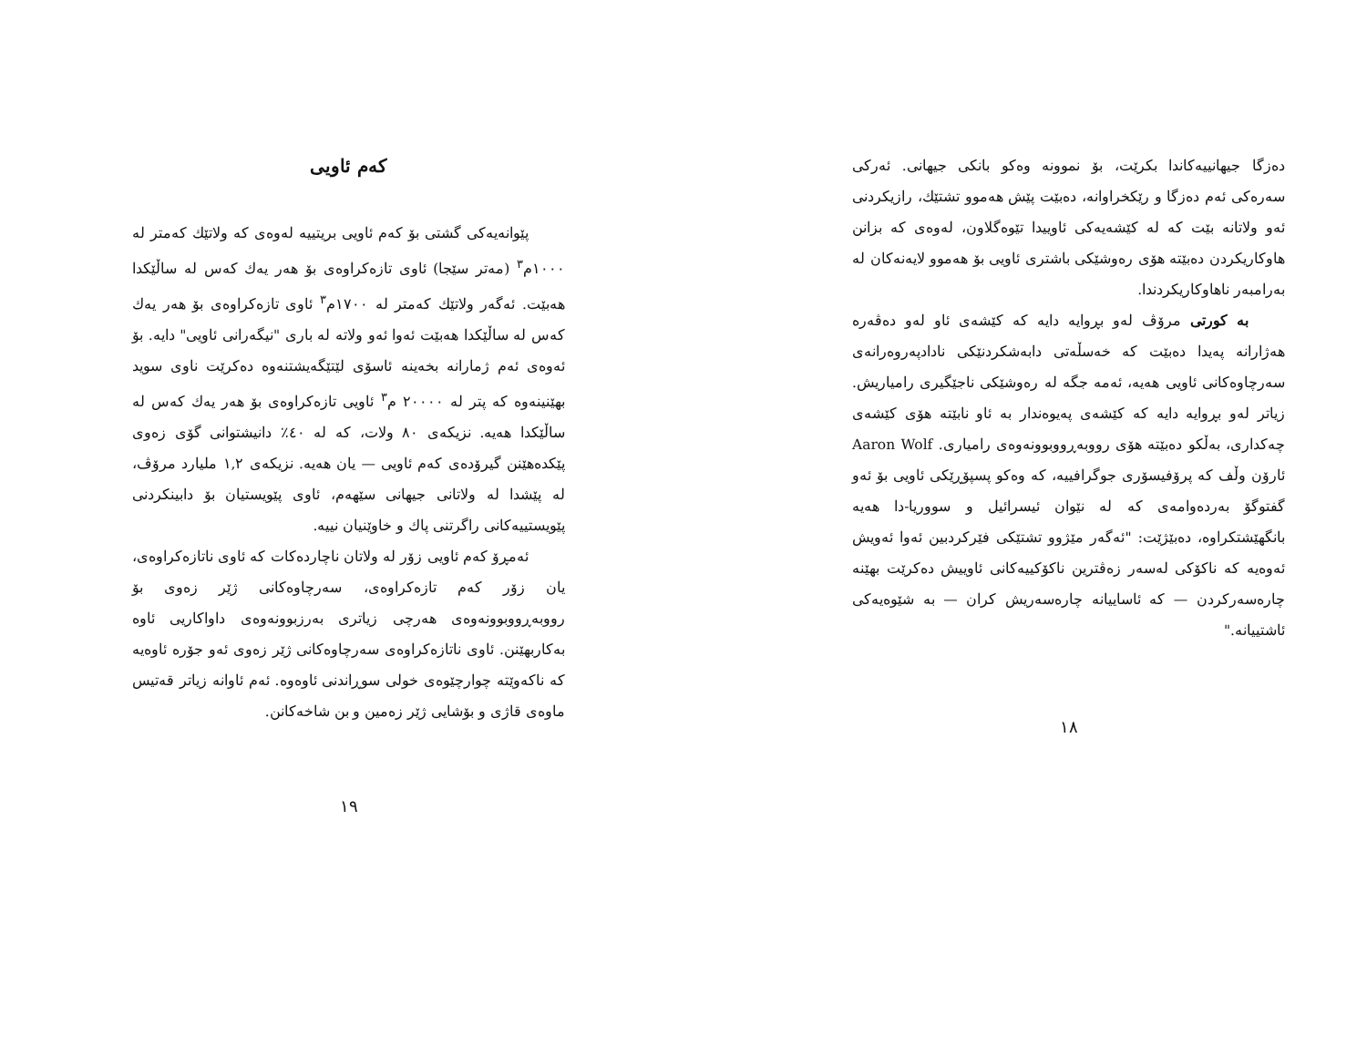دەزگا جیهانییەکاندا بکرێت، بۆ نموونە وەکو بانکی جیهانی. ئەرکی سەرەکی ئەم دەزگا و رێکخراوانە، دەبێت پێش هەموو تشتێك، رازیکردنی ئەو ولاتانە بێت کە لە کێشەیەکی ئاوییدا تێوەگلاون، لەوەی کە بزانن هاوکاریکردن دەبێتە هۆی رەوشێکی باشتری ئاویی بۆ هەموو لایەنەکان لە بەرامبەر ناهاوکاریکردندا.
بە کورتی مرۆڤ لەو بڕوایە دایە کە کێشەی ئاو لەو دەڤەرە هەژارانە پەیدا دەبێت کە خەسڵەتی دابەشکردنێکی نادادپەروەرانەی سەرچاوەکانی ئاویی هەیە، ئەمە جگە لە رەوشێکی ناجێگیری رامیاریش. زیاتر لەو بڕوایە دایە کە کێشەی پەیوەندار بە ئاو نابێتە هۆی کێشەی چەکداری، بەڵکو دەبێتە هۆی رووبەڕووبوونەوەی رامیاری. Aaron Wolf ئارۆن وڵف کە پرۆفیسۆری جوگرافییە، کە وەکو پسپۆڕێکی ئاویی بۆ ئەو گفتوگۆ بەردەوامەی کە لە نێوان ئیسرائیل و سووریا-دا هەیە بانگهێشتکراوە، دەبێژێت: "ئەگەر مێژوو تشتێکی فێرکردبین ئەوا ئەویش ئەوەیە کە ناکۆکی لەسەر زەڤترین ناکۆکییەکانی ئاوییش دەکرێت بهێنە چارەسەرکردن — کە ئاساییانە چارەسەریش کران — بە شێوەیەکی ئاشتییانە."
١٨
کەم ئاویی
پێوانەیەکی گشتی بۆ کەم ئاویی بریتییە لەوەی کە ولاتێك کەمتر لە ١٠٠٠م<sup>٣</sup> (مەتر سێجا) ئاوی تازەکراوەی بۆ هەر یەك کەس لە ساڵێکدا هەبێت. ئەگەر ولاتێك کەمتر لە ١٧٠٠م<sup>٣</sup> ئاوی تازەکراوەی بۆ هەر یەك کەس لە ساڵێکدا هەبێت ئەوا ئەو ولاتە لە باری "نیگەرانی ئاویی" دایە. بۆ ئەوەی ئەم ژمارانە بخەینە ئاسۆی لێتێگەیشتنەوە دەکرێت ناوی سوید بهێنینەوە کە پتر لە ٢٠٠٠٠ م<sup>٣</sup> ئاویی تازەکراوەی بۆ هەر یەك کەس لە ساڵێکدا هەیە. نزیکەی ٨٠ ولات، کە لە ٤٠٪ دانیشتوانی گۆی زەوی پێکدەهێنن گیرۆدەی کەم ئاویی — یان هەیە. نزیکەی ١,٢ ملیارد مرۆڤ، لە پێشدا لە ولاتانی جیهانی سێهەم، ئاوی پێویستیان بۆ دابینکردنی پێویستییەکانی راگرتنی پاك و خاوێنیان نییە.
ئەمڕۆ کەم ئاویی زۆر لە ولاتان ناچاردەکات کە ئاوی ناتازەکراوەی، یان زۆر کەم تازەکراوەی، سەرچاوەکانی ژێر زەوی بۆ رووبەڕووبوونەوەی هەرچی زیاتری بەرزبوونەوەی داواکاریی ئاوە بەکاربهێنن. ئاوی ناتازەکراوەی سەرچاوەکانی ژێر زەوی ئەو جۆرە ئاوەیە کە ناکەوێتە چوارچێوەی خولی سوڕاندنی ئاوەوە. ئەم ئاوانە زیاتر قەتیس ماوەی قاژی و بۆشایی ژێر زەمین و بن شاخەکانن.
١٩